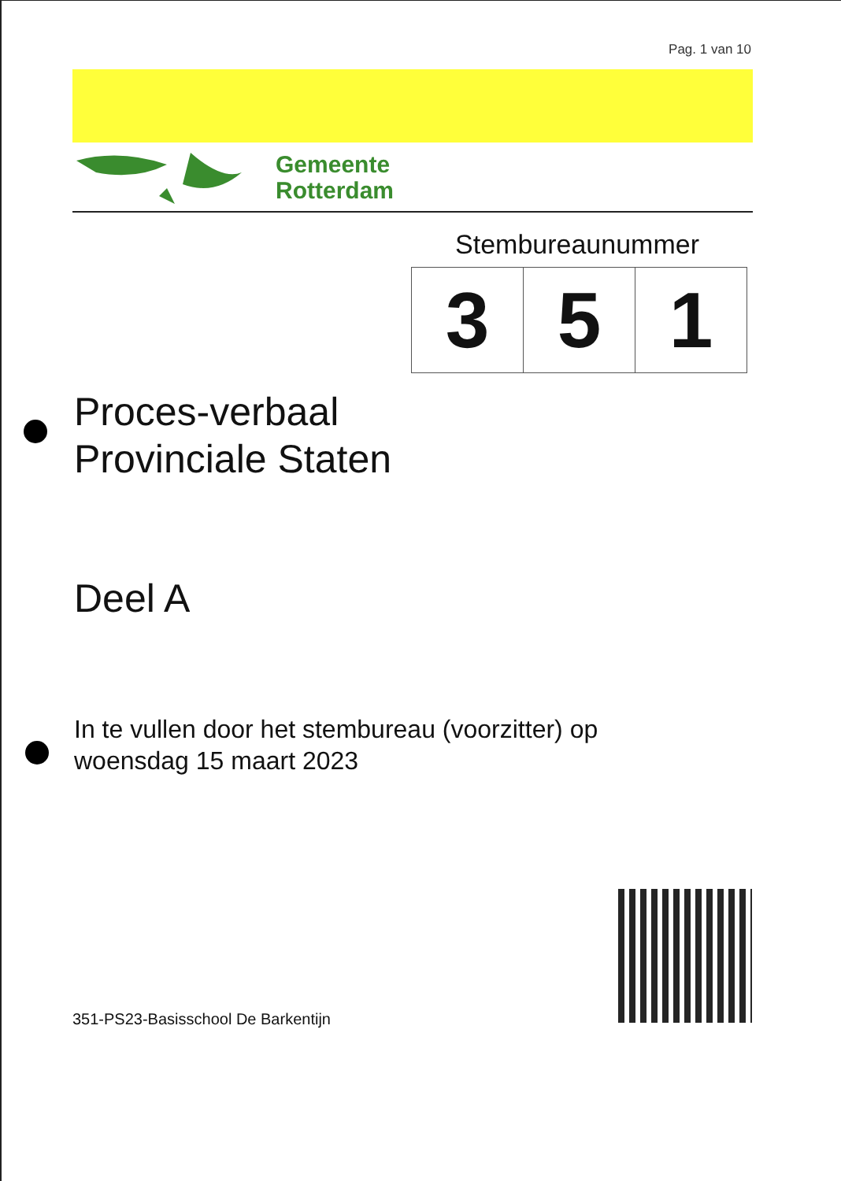Pag. 1 van 10
Gemeente
Rotterdam
Stembureaunummer
| 3 | 5 | 1 |
Proces-verbaal
Provinciale Staten
Deel A
In te vullen door het stembureau (voorzitter) op
woensdag 15 maart 2023
351-PS23-Basisschool De Barkentijn